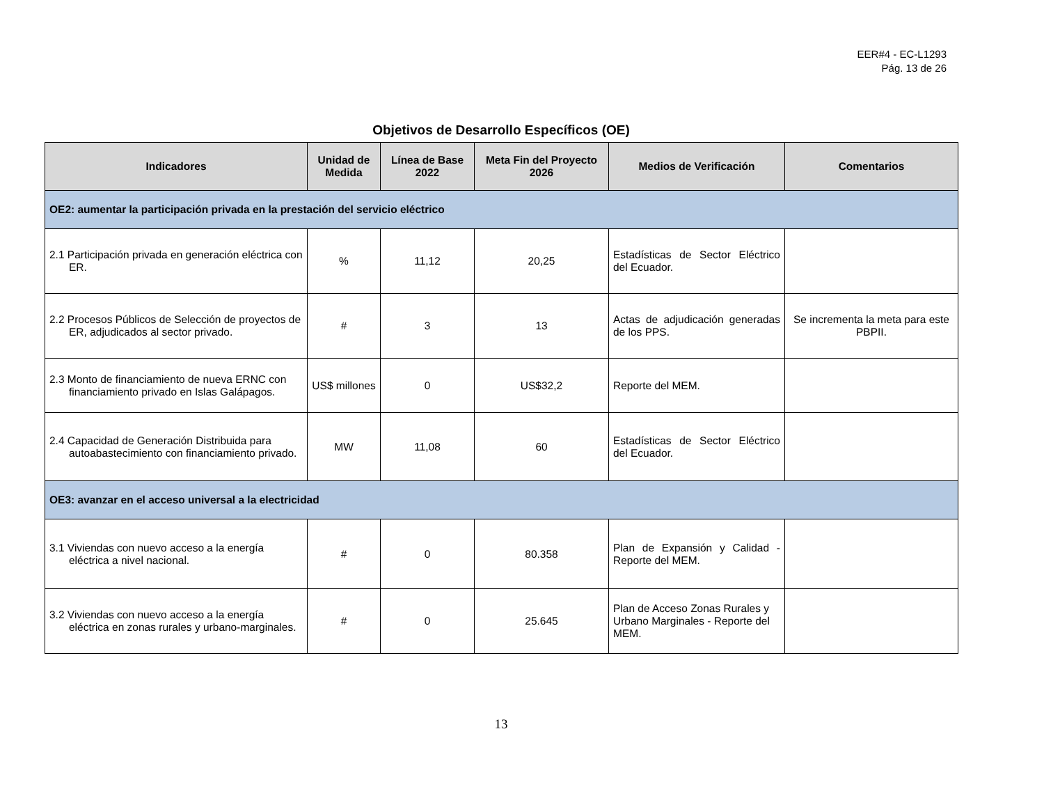EER#4 - EC-L1293
Pág. 13 de 26
Objetivos de Desarrollo Específicos (OE)
| Indicadores | Unidad de Medida | Línea de Base 2022 | Meta Fin del Proyecto 2026 | Medios de Verificación | Comentarios |
| --- | --- | --- | --- | --- | --- |
| OE2: aumentar la participación privada en la prestación del servicio eléctrico | | | | | |
| 2.1 Participación privada en generación eléctrica con ER. | % | 11,12 | 20,25 | Estadísticas de Sector Eléctrico del Ecuador. | |
| 2.2 Procesos Públicos de Selección de proyectos de ER, adjudicados al sector privado. | # | 3 | 13 | Actas de adjudicación generadas de los PPS. | Se incrementa la meta para este PBPII. |
| 2.3 Monto de financiamiento de nueva ERNC con financiamiento privado en Islas Galápagos. | US$ millones | 0 | US$32,2 | Reporte del MEM. | |
| 2.4 Capacidad de Generación Distribuida para autoabastecimiento con financiamiento privado. | MW | 11,08 | 60 | Estadísticas de Sector Eléctrico del Ecuador. | |
| OE3: avanzar en el acceso universal a la electricidad | | | | | |
| 3.1 Viviendas con nuevo acceso a la energía eléctrica a nivel nacional. | # | 0 | 80.358 | Plan de Expansión y Calidad - Reporte del MEM. | |
| 3.2 Viviendas con nuevo acceso a la energía eléctrica en zonas rurales y urbano-marginales. | # | 0 | 25.645 | Plan de Acceso Zonas Rurales y Urbano Marginales - Reporte del MEM. | |
13